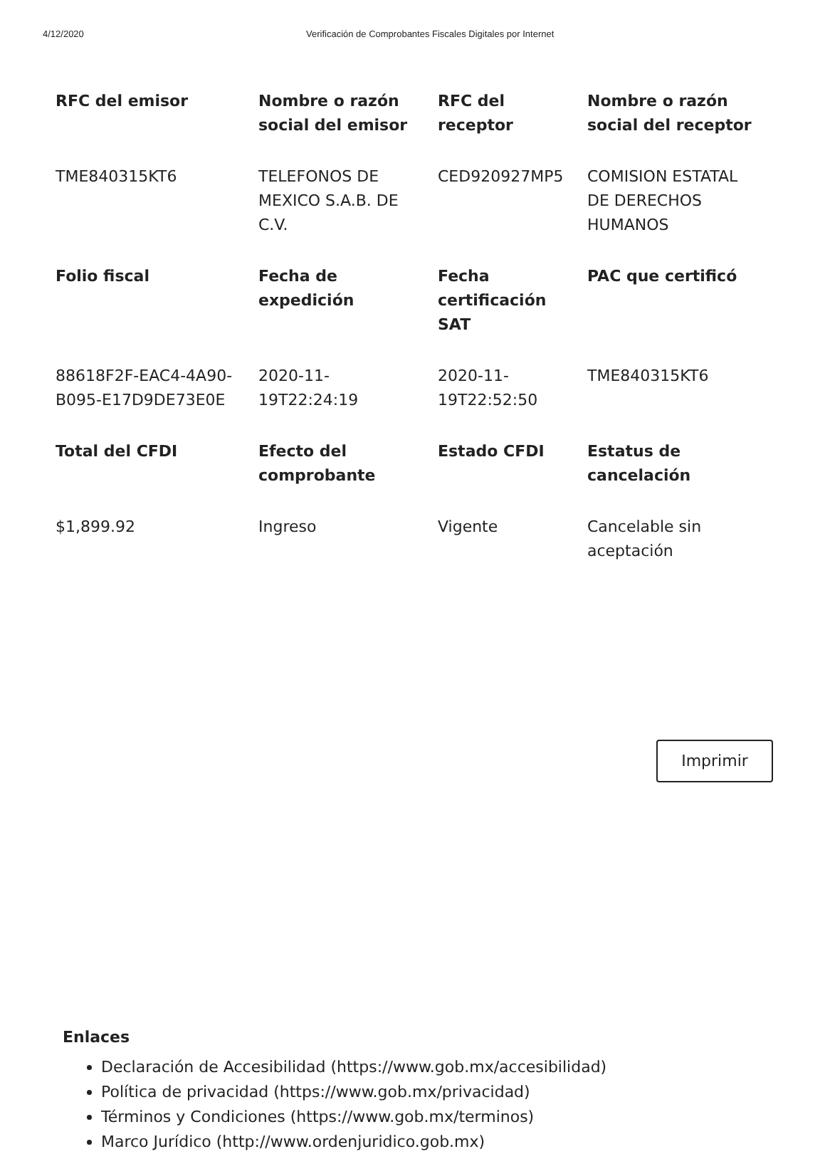4/12/2020 Verificación de Comprobantes Fiscales Digitales por Internet
| RFC del emisor | Nombre o razón social del emisor | RFC del receptor | Nombre o razón social del receptor |
| --- | --- | --- | --- |
| TME840315KT6 | TELEFONOS DE MEXICO S.A.B. DE C.V. | CED920927MP5 | COMISION ESTATAL DE DERECHOS HUMANOS |
| Folio fiscal | Fecha de expedición | Fecha certificación SAT | PAC que certificó |
| 88618F2F-EAC4-4A90-B095-E17D9DE73E0E | 2020-11-19T22:24:19 | 2020-11-19T22:52:50 | TME840315KT6 |
| Total del CFDI | Efecto del comprobante | Estado CFDI | Estatus de cancelación |
| $1,899.92 | Ingreso | Vigente | Cancelable sin aceptación |
Imprimir
Enlaces
Declaración de Accesibilidad (https://www.gob.mx/accesibilidad)
Política de privacidad (https://www.gob.mx/privacidad)
Términos y Condiciones (https://www.gob.mx/terminos)
Marco Jurídico (http://www.ordenjuridico.gob.mx)